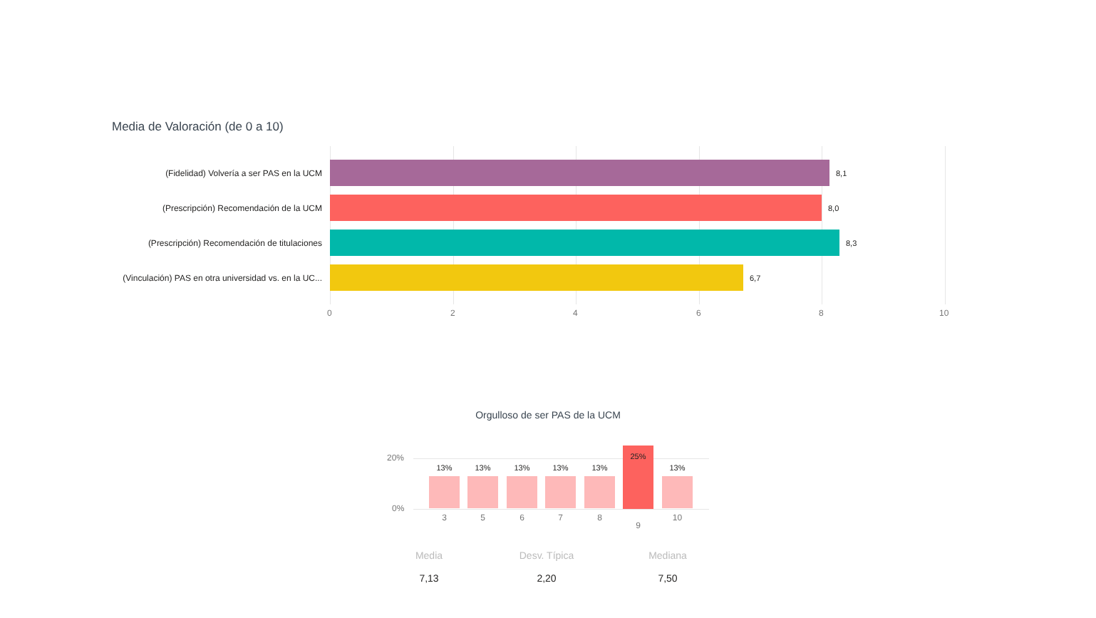Media de Valoración (de 0 a 10)
(Fidelidad) Volvería a ser PAS en la UCM 8,1
(Prescripción) Recomendación de la UCM 8,0
(Prescripción) Recomendación de titulaciones 8,3
(Vinculación) PAS en otra universidad vs. en la UC... 6,7
0 2 4 6 8 10
Orgulloso de ser PAS de la UCM
20%
0%
13%
3
13%
5
13%
6
13%
7
13%
8
25%
9
13%
10
Media
Desv. Típica
Mediana
7,13 2,20 7,50